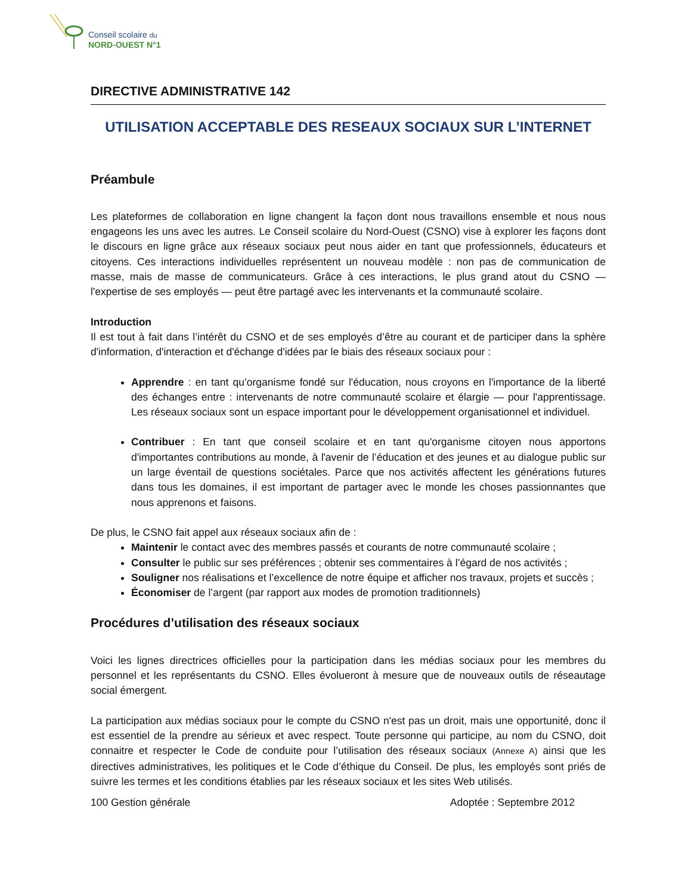Conseil scolaire du
NORD-OUEST N°1
DIRECTIVE ADMINISTRATIVE 142
UTILISATION ACCEPTABLE DES RESEAUX SOCIAUX SUR L’INTERNET
Préambule
Les plateformes de collaboration en ligne changent la façon dont nous travaillons ensemble et nous nous engageons les uns avec les autres. Le Conseil scolaire du Nord-Ouest (CSNO) vise à explorer les façons dont le discours en ligne grâce aux réseaux sociaux peut nous aider en tant que professionnels, éducateurs et citoyens. Ces interactions individuelles représentent un nouveau modèle : non pas de communication de masse, mais de masse de communicateurs. Grâce à ces interactions, le plus grand atout du CSNO — l'expertise de ses employés — peut être partagé avec les intervenants et la communauté scolaire.
Introduction
Il est tout à fait dans l’intérêt du CSNO et de ses employés d’être au courant et de participer dans la sphère d'information, d'interaction et d'échange d'idées par le biais des réseaux sociaux pour :
Apprendre : en tant qu’organisme fondé sur l'éducation, nous croyons en l'importance de la liberté des échanges entre : intervenants de notre communauté scolaire et élargie — pour l'apprentissage. Les réseaux sociaux sont un espace important pour le développement organisationnel et individuel.
Contribuer : En tant que conseil scolaire et en tant qu'organisme citoyen nous apportons d'importantes contributions au monde, à l'avenir de l’éducation et des jeunes et au dialogue public sur un large éventail de questions sociétales. Parce que nos activités affectent les générations futures dans tous les domaines, il est important de partager avec le monde les choses passionnantes que nous apprenons et faisons.
De plus, le CSNO fait appel aux réseaux sociaux afin de :
Maintenir le contact avec des membres passés et courants de notre communauté scolaire ;
Consulter le public sur ses préférences ; obtenir ses commentaires à l’égard de nos activités ;
Souligner nos réalisations et l’excellence de notre équipe et afficher nos travaux, projets et succès ;
Économiser de l’argent (par rapport aux modes de promotion traditionnels)
Procédures d’utilisation des réseaux sociaux
Voici les lignes directrices officielles pour la participation dans les médias sociaux pour les membres du personnel et les représentants du CSNO. Elles évolueront à mesure que de nouveaux outils de réseautage social émergent.
La participation aux médias sociaux pour le compte du CSNO n'est pas un droit, mais une opportunité, donc il est essentiel de la prendre au sérieux et avec respect. Toute personne qui participe, au nom du CSNO, doit connaitre et respecter le Code de conduite pour l’utilisation des réseaux sociaux (Annexe A) ainsi que les directives administratives, les politiques et le Code d’éthique du Conseil. De plus, les employés sont priés de suivre les termes et les conditions établies par les réseaux sociaux et les sites Web utilisés.
100 Gestion générale Adoptée : Septembre 2012